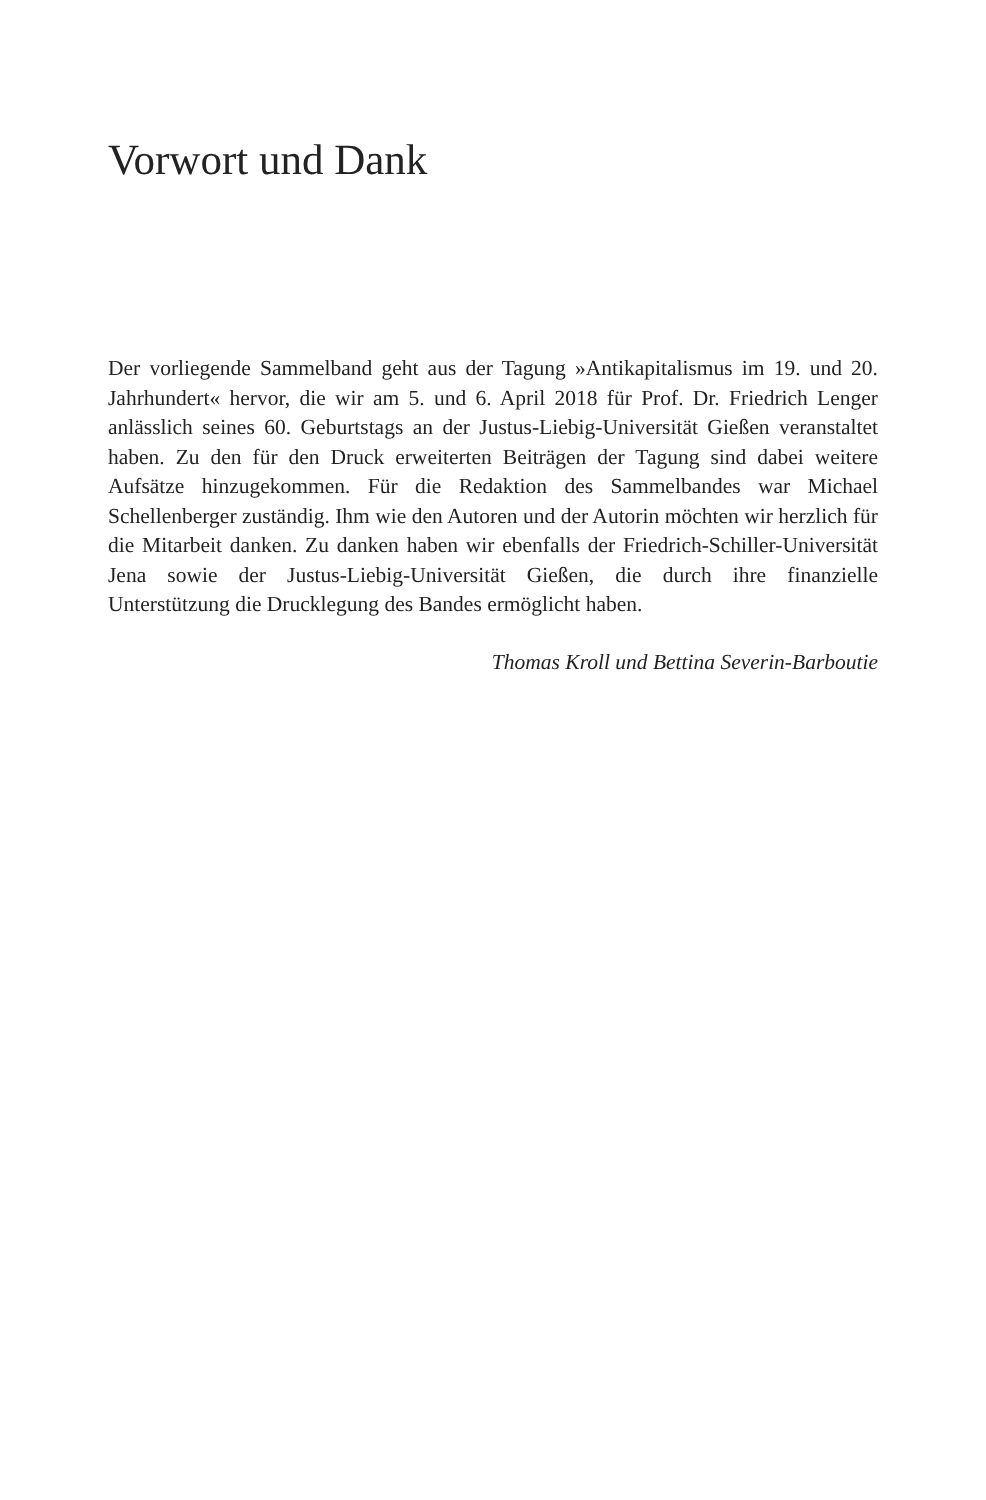Vorwort und Dank
Der vorliegende Sammelband geht aus der Tagung »Antikapitalismus im 19. und 20. Jahrhundert« hervor, die wir am 5. und 6. April 2018 für Prof. Dr. Friedrich Lenger anlässlich seines 60. Geburtstags an der Justus-Liebig-Universität Gießen veranstaltet haben. Zu den für den Druck erweiterten Beiträgen der Tagung sind dabei weitere Aufsätze hinzugekommen. Für die Redaktion des Sammelbandes war Michael Schellenberger zuständig. Ihm wie den Autoren und der Autorin möchten wir herzlich für die Mitarbeit danken. Zu danken haben wir ebenfalls der Friedrich-Schiller-Universität Jena sowie der Justus-Liebig-Universität Gießen, die durch ihre finanzielle Unterstützung die Drucklegung des Bandes ermöglicht haben.
Thomas Kroll und Bettina Severin-Barboutie